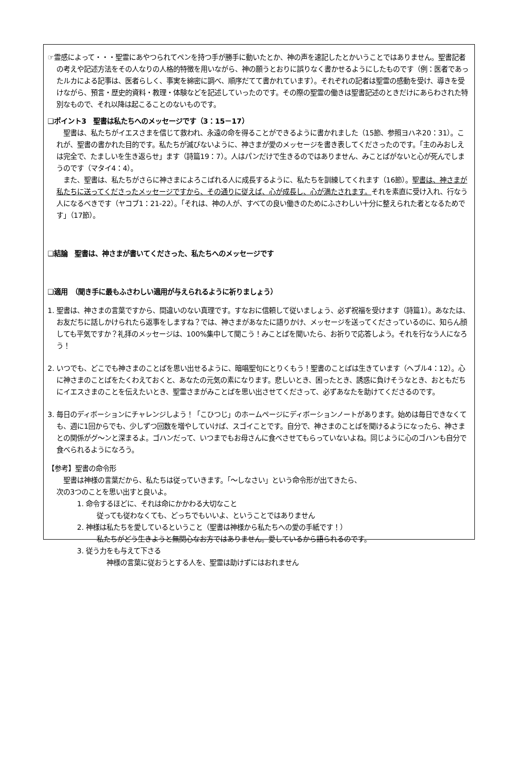☞霊感によって・・・聖霊にあやつられてペンを持つ手が勝手に動いたとか、神の声を速記したとかいうことではありません。聖書記者の考えや記述方法をその人なりの人格的特徴を用いながら、神の願うとおりに誤りなく書かせるようにしたものです（例：医者であったルカによる記事は、医者らしく、事実を綿密に調べ、順序だてて書かれています）。それぞれの記者は聖霊の感動を受け、導きを受けながら、預言・歴史的資料・教理・体験などを記述していったのです。その際の聖霊の働きは聖書記述のときだけにあらわされた特別なもので、それ以降は起こることのないものです。
❑ポイント3　聖書は私たちへのメッセージです（3：15－17）
　聖書は、私たちがイエスさまを信じて救われ、永遠の命を得ることができるように書かれました（15節、参照ヨハネ20：31）。これが、聖書の書かれた目的です。私たちが滅びないように、神さまが愛のメッセージを書き表してくださったのです。「主のみおしえは完全で、たましいを生き返らせ」ます（詩篇19：7）。人はパンだけで生きるのではありません、みことばがないと心が死んでしまうのです（マタイ4：4）。
　また、聖書は、私たちがさらに神さまによろこばれる人に成長するように、私たちを訓練してくれます（16節）。聖書は、神さまが私たちに送ってくださったメッセージですから、その通りに従えば、心が成長し、心が満たされます。それを素直に受け入れ、行なう人になるべきです（ヤコブ1：21-22）。「それは、神の人が、すべての良い働きのためにふさわしい十分に整えられた者となるためです」（17節）。
❑結論　聖書は、神さまが書いてくださった、私たちへのメッセージです
❑適用　（聞き手に最もふさわしい適用が与えられるように祈りましょう）
1. 聖書は、神さまの言葉ですから、間違いのない真理です。すなおに信頼して従いましょう、必ず祝福を受けます（詩篇1）。あなたは、お友だちに話しかけられたら返事をしますね？では、神さまがあなたに語りかけ、メッセージを送ってくださっているのに、知らん顔しても平気ですか？礼拝のメッセージは、100%集中して聞こう！みことばを聞いたら、お祈りで応答しよう。それを行なう人になろう！
2. いつでも、どこでも神さまのことばを思い出せるように、暗唱聖句にとりくもう！聖書のことばは生きています（ヘブル4：12）。心に神さまのことばをたくわえておくと、あなたの元気の素になります。悲しいとき、困ったとき、誘惑に負けそうなとき、おともだちにイエスさまのことを伝えたいとき、聖霊さまがみことばを思い出させてくださって、必ずあなたを助けてくださるのです。
3. 毎日のディボーションにチャレンジしよう！「こひつじ」のホームページにディボーションノートがあります。始めは毎日できなくても、週に1回からでも、少しずつ回数を増やしていけば、スゴイことです。自分で、神さまのことばを聞けるようになったら、神さまとの関係がグ～ンと深まるよ。ゴハンだって、いつまでもお母さんに食べさせてもらっていないよね。同じように心のゴハンも自分で食べられるようになろう。
【参考】聖書の命令形
　聖書は神様の言葉だから、私たちは従っていきます。「～しなさい」という命令形が出てきたら、
次の3つのことを思い出すと良いよ。
1. 命令するほどに、それは命にかかわる大切なこと
従っても従わなくても、どっちでもいいよ、ということではありません
2. 神様は私たちを愛しているということ（聖書は神様から私たちへの愛の手紙です！）
私たちがどう生きようと無関心なお方ではありません。愛しているから語られるのです。
3. 従う力をも与えて下さる
神様の言葉に従おうとする人を、聖霊は助けずにはおれません